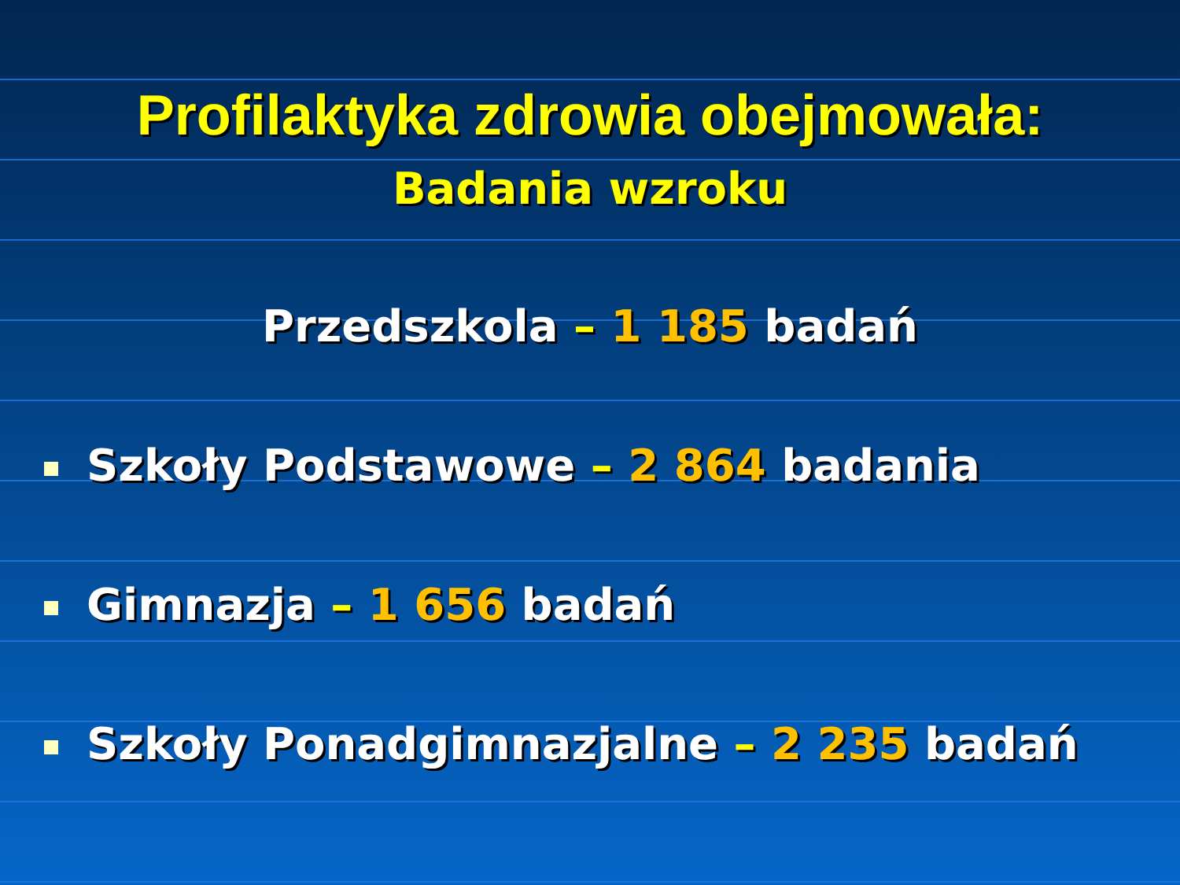Profilaktyka zdrowia obejmowała:
Badania wzroku
Przedszkola – 1 185 badań
Szkoły Podstawowe – 2 864 badania
Gimnazja – 1 656 badań
Szkoły Ponadgimnazjalne – 2 235 badań